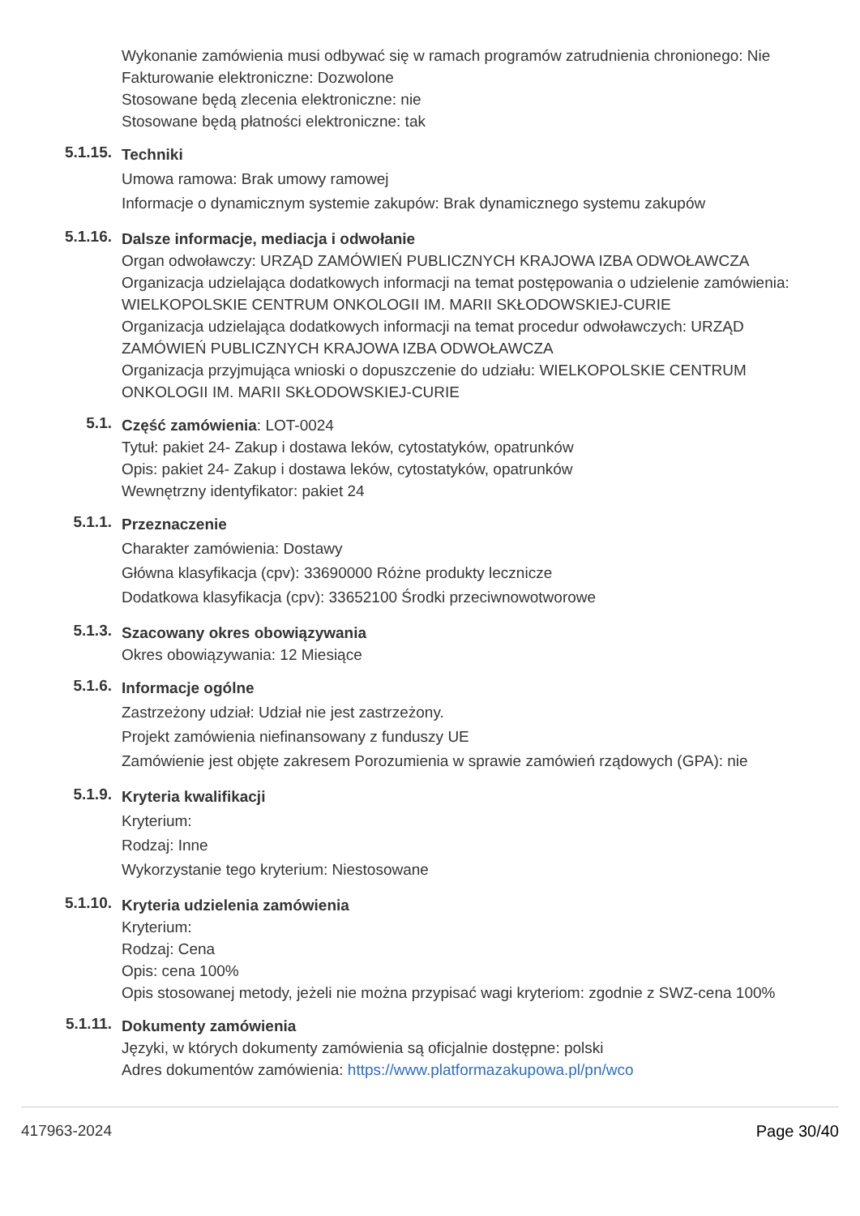Wykonanie zamówienia musi odbywać się w ramach programów zatrudnienia chronionego: Nie
Fakturowanie elektroniczne: Dozwolone
Stosowane będą zlecenia elektroniczne: nie
Stosowane będą płatności elektroniczne: tak
5.1.15.
Techniki
Umowa ramowa: Brak umowy ramowej
Informacje o dynamicznym systemie zakupów: Brak dynamicznego systemu zakupów
5.1.16.
Dalsze informacje, mediacja i odwołanie
Organ odwoławczy: URZĄD ZAMÓWIEŃ PUBLICZNYCH KRAJOWA IZBA ODWOŁAWCZA
Organizacja udzielająca dodatkowych informacji na temat postępowania o udzielenie zamówienia: WIELKOPOLSKIE CENTRUM ONKOLOGII IM. MARII SKŁODOWSKIEJ-CURIE
Organizacja udzielająca dodatkowych informacji na temat procedur odwoławczych: URZĄD ZAMÓWIEŃ PUBLICZNYCH KRAJOWA IZBA ODWOŁAWCZA
Organizacja przyjmująca wnioski o dopuszczenie do udziału: WIELKOPOLSKIE CENTRUM ONKOLOGII IM. MARII SKŁODOWSKIEJ-CURIE
5.1.
Część zamówienia: LOT-0024
Tytuł: pakiet 24- Zakup i dostawa leków, cytostatyków, opatrunków
Opis: pakiet 24- Zakup i dostawa leków, cytostatyków, opatrunków
Wewnętrzny identyfikator: pakiet 24
5.1.1.
Przeznaczenie
Charakter zamówienia: Dostawy
Główna klasyfikacja (cpv): 33690000 Różne produkty lecznicze
Dodatkowa klasyfikacja (cpv): 33652100 Środki przeciwnowotworowe
5.1.3.
Szacowany okres obowiązywania
Okres obowiązywania: 12 Miesiące
5.1.6.
Informacje ogólne
Zastrzeżony udział: Udział nie jest zastrzeżony.
Projekt zamówienia niefinansowany z funduszy UE
Zamówienie jest objęte zakresem Porozumienia w sprawie zamówień rządowych (GPA): nie
5.1.9.
Kryteria kwalifikacji
Kryterium:
Rodzaj: Inne
Wykorzystanie tego kryterium: Niestosowane
5.1.10.
Kryteria udzielenia zamówienia
Kryterium:
Rodzaj: Cena
Opis: cena 100%
Opis stosowanej metody, jeżeli nie można przypisać wagi kryteriom: zgodnie z SWZ-cena 100%
5.1.11.
Dokumenty zamówienia
Języki, w których dokumenty zamówienia są oficjalnie dostępne: polski
Adres dokumentów zamówienia: https://www.platformazakupowa.pl/pn/wco
417963-2024 Page 30/40